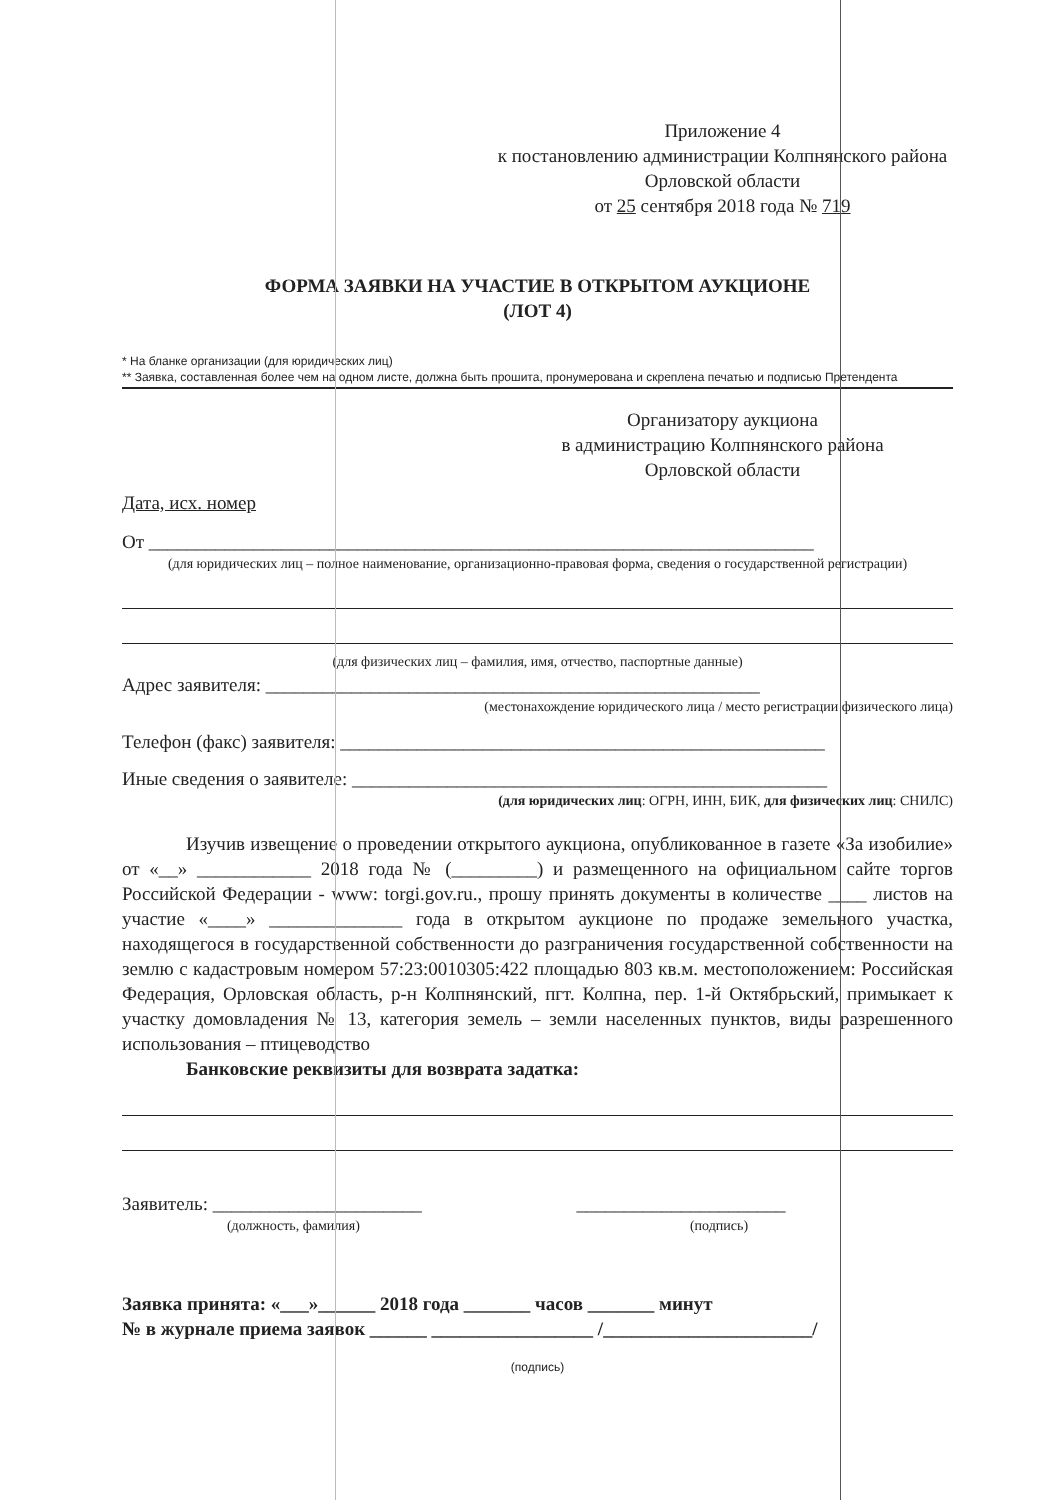Приложение 4
к постановлению администрации Колпнянского района Орловской области
от 25 сентября 2018 года № 719
ФОРМА ЗАЯВКИ НА УЧАСТИЕ В ОТКРЫТОМ АУКЦИОНЕ
(ЛОТ 4)
* На бланке организации (для юридических лиц)
** Заявка, составленная более чем на одном листе, должна быть прошита, пронумерована и скреплена печатью и подписью Претендента
Организатору аукциона
в администрацию Колпнянского района
Орловской области
Дата, исх. номер
От ______________________________________________________________________
(для юридических лиц – полное наименование, организационно-правовая форма, сведения о государственной регистрации)
(для физических лиц – фамилия, имя, отчество, паспортные данные)
Адрес заявителя: ____________________________________________________
(местонахождение юридического лица / место регистрации физического лица)
Телефон (факс) заявителя: ___________________________________________________
Иные сведения о заявителе: __________________________________________________
(для юридических лиц: ОГРН, ИНН, БИК, для физических лиц: СНИЛС)
Изучив извещение о проведении открытого аукциона, опубликованное в газете «За изобилие» от «__» ____________ 2018 года № (_________) и размещенного на официальном сайте торгов Российской Федерации - www: torgi.gov.ru., прошу принять документы в количестве ____ листов на участие «____» ______________ года в открытом аукционе по продаже земельного участка, находящегося в государственной собственности до разграничения государственной собственности на землю с кадастровым номером 57:23:0010305:422 площадью 803 кв.м. местоположением: Российская Федерация, Орловская область, р-н Колпнянский, пгт. Колпна, пер. 1-й Октябрьский, примыкает к участку домовладения № 13, категория земель – земли населенных пунктов, виды разрешенного использования – птицеводство
Банковские реквизиты для возврата задатка:
Заявитель: ______________________ ______________________
(должность, фамилия) (подпись)
Заявка принята: «___»______ 2018 года _______ часов _______ минут
№ в журнале приема заявок ______ _________________ /______________________/
(подпись)